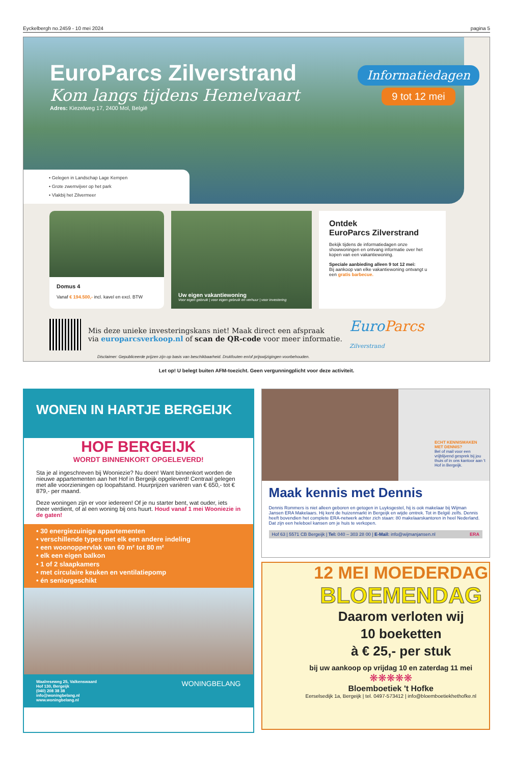Eyckelbergh no.2459 - 10 mei 2024 pagina 5
EuroParcs Zilverstrand
Kom langs tijdens Hemelvaart
Adres: Kiezelweg 17, 2400 Mol, België
Informatiedagen
9 tot 12 mei
• Gelegen in Landschap Lage Kempen
• Grote zwemvijver op het park
• Vlakbij het Zilvermeer
Domus 4
Vanaf € 194.500,- incl. kavel en excl. BTW
Uw eigen vakantiewoning
Voor eigen gebruik | voor eigen gebruik en verhuur | voor investering
Ontdek
EuroParcs Zilverstrand
Bekijk tijdens de informatiedagen onze showwoningen en ontvang informatie over het kopen van een vakantiewoning.
Speciale aanbieding alleen 9 tot 12 mei:
Bij aankoop van elke vakantiewoning ontvangt u een gratis barbecue.
Mis deze unieke investeringskans niet! Maak direct een afspraak
via europarcsverkoop.nl of scan de QR-code voor meer informatie.
EuroParcs
Zilverstrand
Disclaimer: Gepubliceerde prijzen zijn op basis van beschikbaarheid. Drukfouten en/of prijswijzigingen voorbehouden.
Let op! U belegt buiten AFM-toezicht. Geen vergunningplicht voor deze activiteit.
WONEN IN HARTJE BERGEIJK
HOF BERGEIJK
WORDT BINNENKORT OPGELEVERD!
Sta je al ingeschreven bij Wooniezie? Nu doen! Want binnenkort worden de nieuwe appartementen aan het Hof in Bergeijk opgeleverd! Centraal gelegen met alle voorzieningen op loopafstand. Huurprijzen variëren van € 650,- tot € 879,- per maand.
Deze woningen zijn er voor iedereen! Of je nu starter bent, wat ouder, iets meer verdient, of al een woning bij ons huurt. Houd vanaf 1 mei Wooniezie in de gaten!
• 30 energiezuinige appartementen
• verschillende types met elk een andere indeling
• een woonoppervlak van 60 m² tot 80 m²
• elk een eigen balkon
• 1 of 2 slaapkamers
• met circulaire keuken en ventilatiepomp
• én seniorgeschikt
Waalreseweg 25, Valkenswaard
Hof 130, Bergeijk
(040) 208 38 38
info@woningbelang.nl
www.woningbelang.nl WONINGBELANG
ECHT KENNISMAKEN MET DENNIS?
Bel of mail voor een vrijblijvend gesprek bij jou thuis of in ons kantoor aan 't Hof in Bergeijk.
Maak kennis met Dennis
Dennis Rommers is niet alleen geboren en getogen in Luyksgestel, hij is ook makelaar bij Wijman Jansen ERA Makelaars. Hij kent de huizenmarkt in Bergeijk en wijde omtrek. Tot in België zelfs. Dennis heeft bovendien het complete ERA-netwerk achter zich staan: 80 makelaarskantoren in heel Nederland. Dat zijn een heleboel kansen om je huis te verkopen.
Hof 63 | 5571 CB Bergeijk | Tel: 040 – 303 28 00 | E-Mail: info@wijmanjansen.nl ERA
12 MEI MOEDERDAG
BLOEMENDAG
Daarom verloten wij
10 boeketten
à € 25,- per stuk
bij uw aankoop op vrijdag 10 en zaterdag 11 mei
❋❋❋❋❋
Bloemboetiek 't Hofke
Eerselsedijk 1a, Bergeijk | tel. 0497-573412 | info@bloemboetiekhethofke.nl